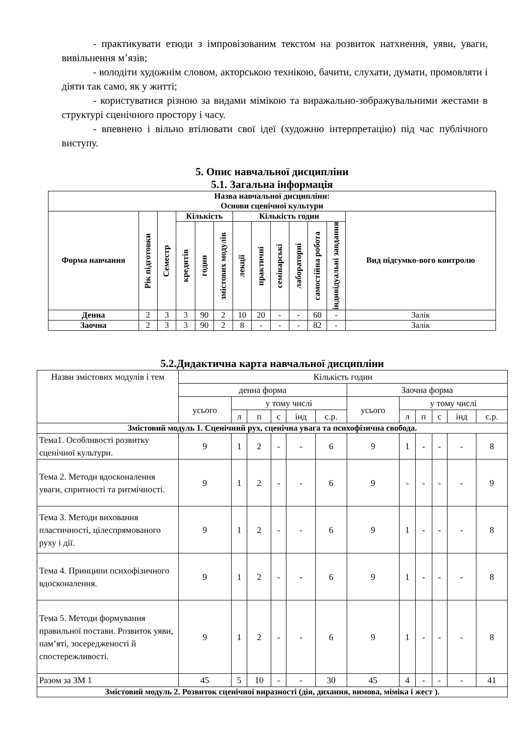- практикувати етюди з імпровізованим текстом на розвиток натхнення, уяви, уваги, вивільнення м’язів;
- володіти художнім словом, акторською технікою, бачити, слухати, думати, промовляти і діяти так само, як у житті;
- користуватися різною за видами мімікою та виражально-зображувальними жестами в структурі сценічного простору і часу.
- впевнено і вільно втілювати свої ідеї (художню інтерпретацію) під час публічного виступу.
5. Опис навчальної дисципліни
5.1. Загальна інформація
| Назва навчальної дисципліни: Основи сценічної культури | | | | | | | | | | | | |
| --- | --- | --- | --- | --- | --- | --- | --- | --- | --- | --- | --- | --- |
| Форма навчання | Рік підготовки | Семестр | Кількість | | | Кількість годин | | | | | | Вид підсумко-вого контролю |
| | | | кредитів | годин | змістових модулів | лекції | практичні | семінарські | лабораторні | самостійна робота | індивідуальні завдання | |
| Денна | 2 | 3 | 3 | 90 | 2 | 10 | 20 | - | - | 60 | - | Залік |
| Заочна | 2 | 3 | 3 | 90 | 2 | 8 | - | - | - | 82 | - | Залік |
5.2.Дидактична карта навчальної дисципліни
| Назви змістових модулів і тем | Кількість годин | | | | | | | | | | | |
| | денна форма | | | | | | Заочна форма | | | | | |
| | усього | у тому числі | | | | | усього | у тому числі | | | | |
| | | л | п | с | інд | с.р. | | л | п | с | інд | с.р. |
| Змістовий модуль 1. Сценічний рух, сценічна увага та психофізична свобода. | | | | | | | | | | | | |
| Тема1. Особливості розвитку сценічної культури. | 9 | 1 | 2 | - | - | 6 | 9 | 1 | - | - | - | 8 |
| Тема 2. Методи вдосконалення уваги, спритності та ритмічності. | 9 | 1 | 2 | - | - | 6 | 9 | - | - | - | - | 9 |
| Тема 3. Методи виховання пластичності, цілеспрямованого руху і дії. | 9 | 1 | 2 | - | - | 6 | 9 | 1 | - | - | - | 8 |
| Тема 4. Принципи психофізичного вдосконалення. | 9 | 1 | 2 | - | - | 6 | 9 | 1 | - | - | - | 8 |
| Тема 5. Методи формування правильної постави. Розвиток уяви, пам’яті, зосередженості й спостережливості. | 9 | 1 | 2 | - | - | 6 | 9 | 1 | - | - | - | 8 |
| Разом за ЗМ 1 | 45 | 5 | 10 | - | - | 30 | 45 | 4 | - | - | - | 41 |
| Змістовий модуль 2. Розвиток сценічної виразності (дія, дихання, вимова, міміка і жест ). | | | | | | | | | | | | |